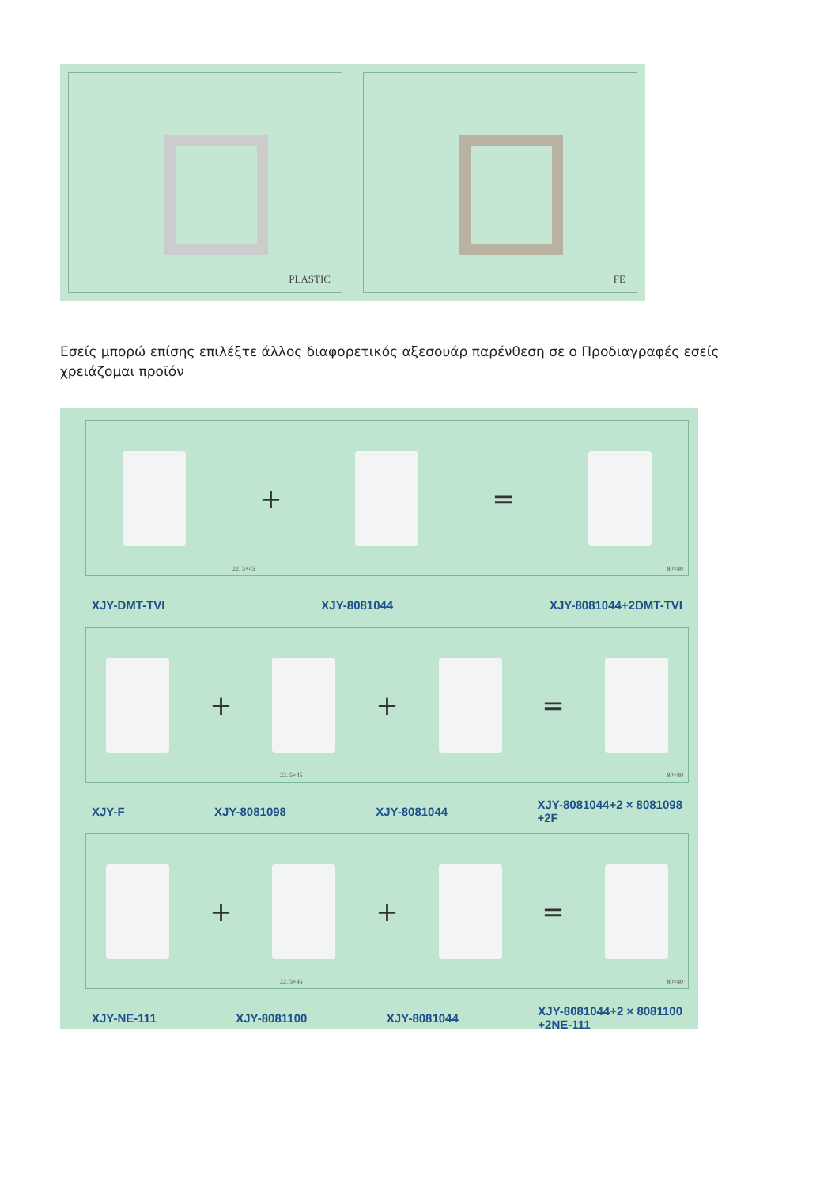PLASTIC FE
Εσείς μπορώ επίσης επιλέξτε άλλος διαφορετικός αξεσουάρ παρένθεση σε ο Προδιαγραφές εσείς χρειάζομαι προϊόν
+ =
22. 5×45 80×80
XJY-DMT-TVI XJY-8081044 XJY-8081044+2DMT-TVI
+ + =
22. 5×45 80×80
XJY-F XJY-8081098 XJY-8081044 XJY-8081044+2 × 8081098
+2F
+ + =
22. 5×45 80×80
XJY-NE-111 XJY-8081100 XJY-8081044 XJY-8081044+2 × 8081100
+2NE-111